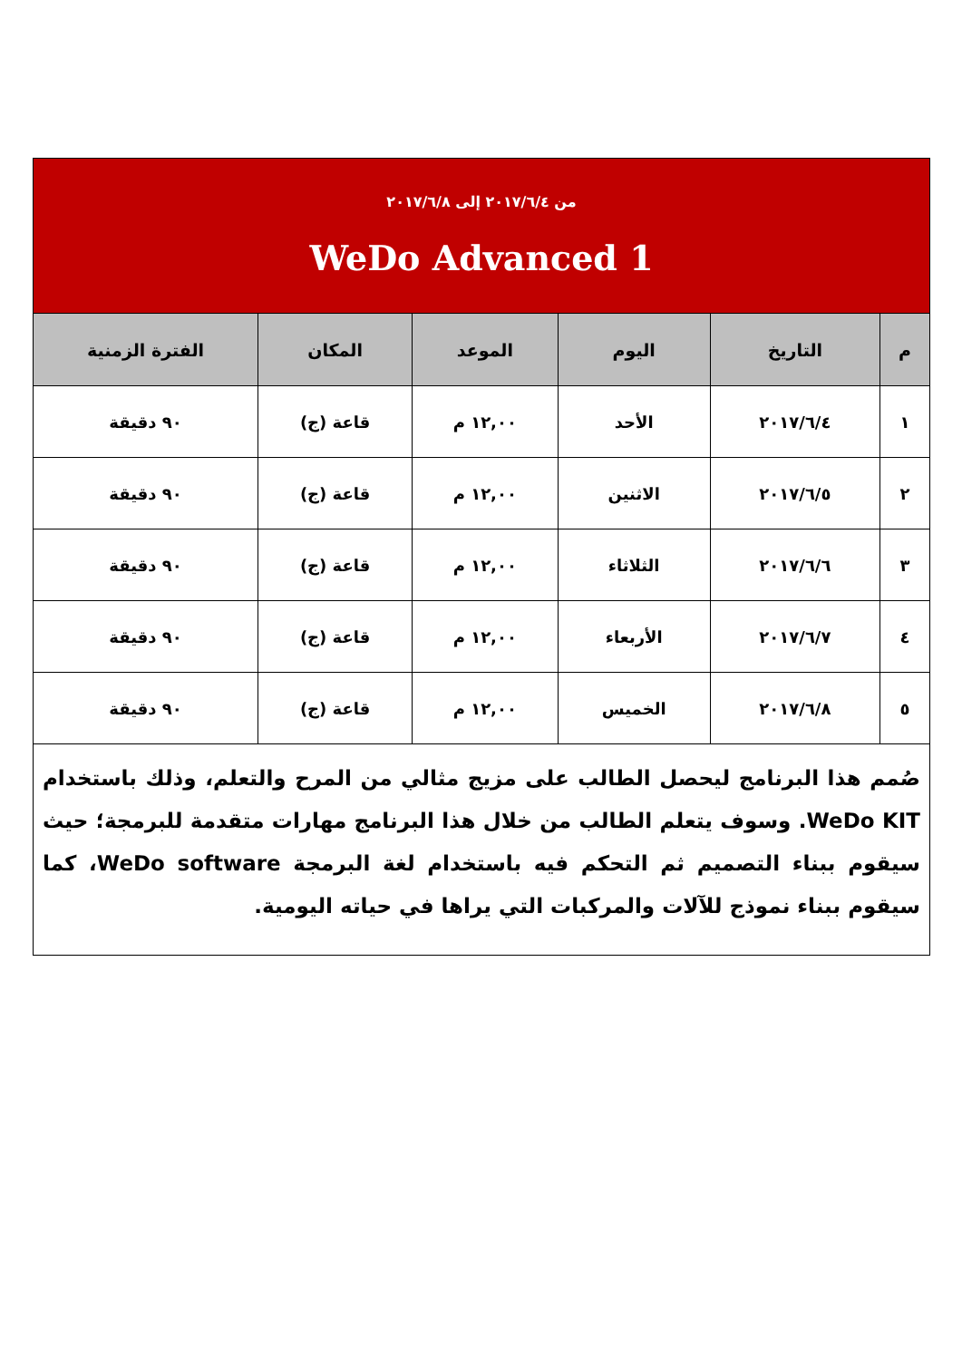| من ٢٠١٧/٦/٤ إلى ٢٠١٧/٦/٨ WeDo Advanced 1 | | | | | |
| م | التاريخ | اليوم | الموعد | المكان | الفترة الزمنية |
| ١ | ٢٠١٧/٦/٤ | الأحد | ١٢,٠٠ م | قاعة (ج) | ٩٠ دقيقة |
| ٢ | ٢٠١٧/٦/٥ | الاثنين | ١٢,٠٠ م | قاعة (ج) | ٩٠ دقيقة |
| ٣ | ٢٠١٧/٦/٦ | الثلاثاء | ١٢,٠٠ م | قاعة (ج) | ٩٠ دقيقة |
| ٤ | ٢٠١٧/٦/٧ | الأربعاء | ١٢,٠٠ م | قاعة (ج) | ٩٠ دقيقة |
| ٥ | ٢٠١٧/٦/٨ | الخميس | ١٢,٠٠ م | قاعة (ج) | ٩٠ دقيقة |
| صُمم هذا البرنامج ليحصل الطالب على مزيج مثالي من المرح والتعلم، وذلك باستخدام WeDo KIT. وسوف يتعلم الطالب من خلال هذا البرنامج مهارات متقدمة للبرمجة؛ حيث سيقوم ببناء التصميم ثم التحكم فيه باستخدام لغة البرمجة WeDo software، كما سيقوم ببناء نموذج للآلات والمركبات التي يراها في حياته اليومية. | | | | | |